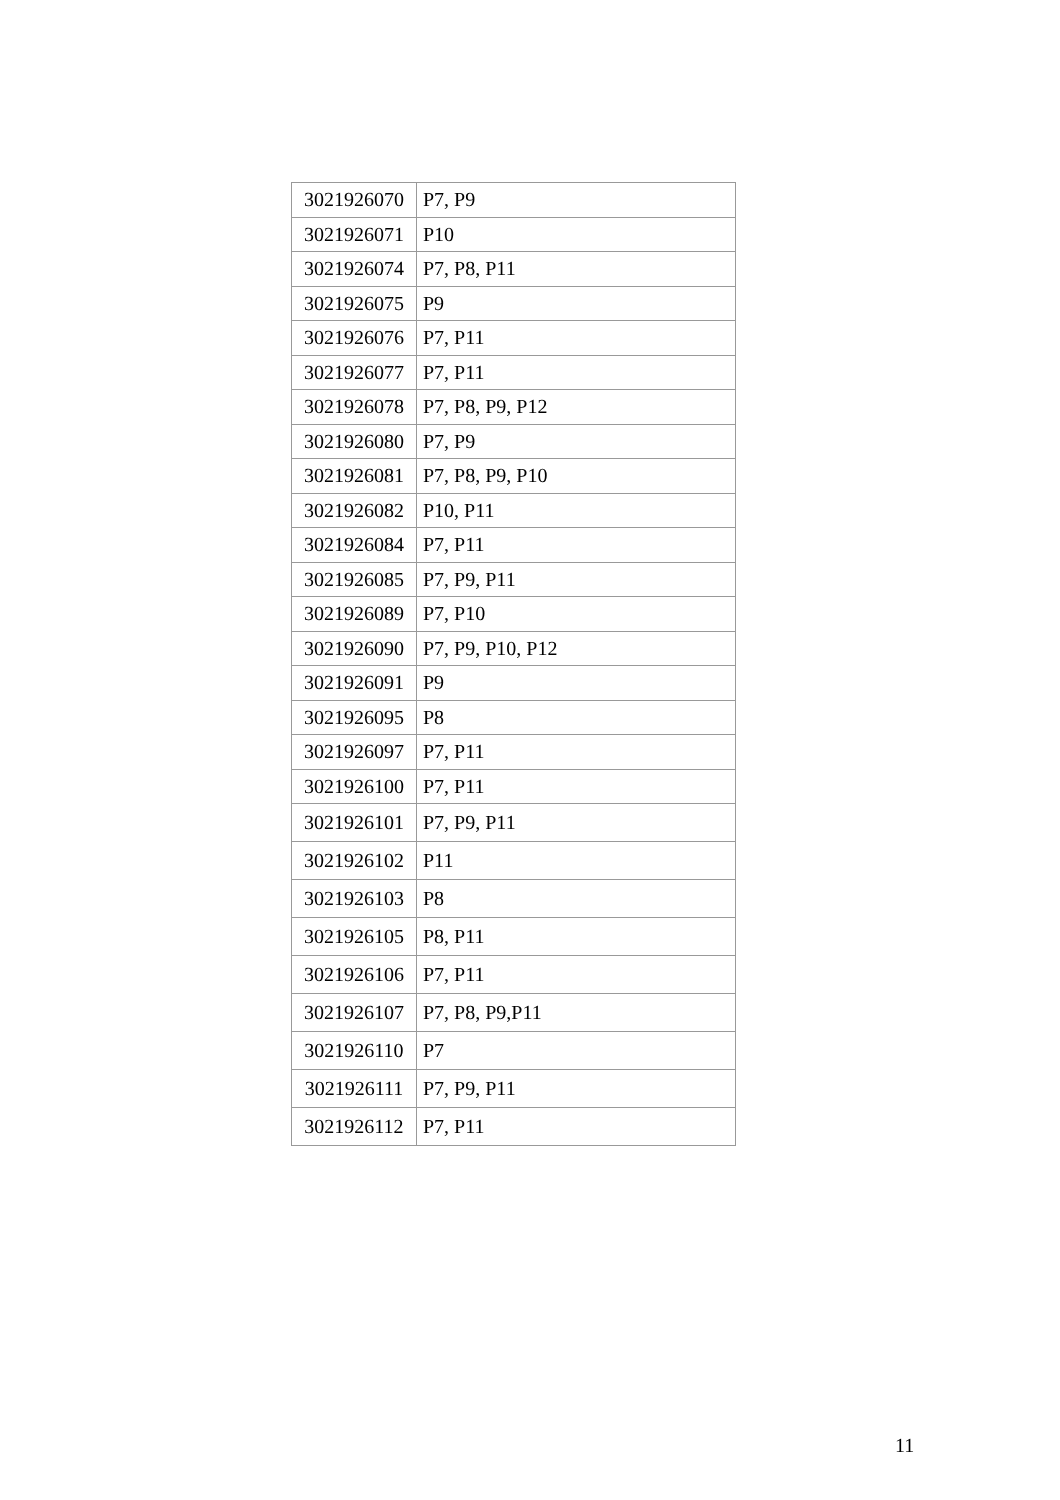| 3021926070 | P7, P9 |
| 3021926071 | P10 |
| 3021926074 | P7, P8, P11 |
| 3021926075 | P9 |
| 3021926076 | P7, P11 |
| 3021926077 | P7, P11 |
| 3021926078 | P7, P8, P9, P12 |
| 3021926080 | P7, P9 |
| 3021926081 | P7, P8, P9, P10 |
| 3021926082 | P10, P11 |
| 3021926084 | P7, P11 |
| 3021926085 | P7, P9, P11 |
| 3021926089 | P7, P10 |
| 3021926090 | P7, P9, P10, P12 |
| 3021926091 | P9 |
| 3021926095 | P8 |
| 3021926097 | P7, P11 |
| 3021926100 | P7, P11 |
| 3021926101 | P7, P9, P11 |
| 3021926102 | P11 |
| 3021926103 | P8 |
| 3021926105 | P8, P11 |
| 3021926106 | P7, P11 |
| 3021926107 | P7, P8, P9,P11 |
| 3021926110 | P7 |
| 3021926111 | P7, P9, P11 |
| 3021926112 | P7, P11 |
11